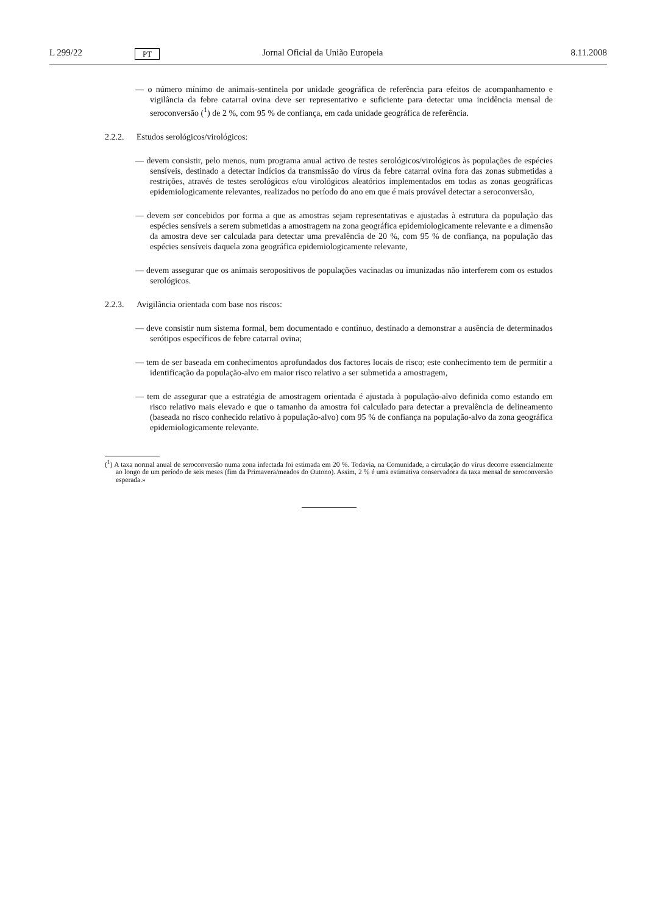L 299/22
PT
Jornal Oficial da União Europeia
8.11.2008
— o número mínimo de animais-sentinela por unidade geográfica de referência para efeitos de acompanha­mento e vigilância da febre catarral ovina deve ser representativo e suficiente para detectar uma incidência mensal de seroconversão (<sup>1</sup>) de 2 %, com 95 % de confiança, em cada unidade geográfica de referência.
2.2.2. Estudos serológicos/virológicos:
— devem consistir, pelo menos, num programa anual activo de testes serológicos/virológicos às populações de espécies sensíveis, destinado a detectar indícios da transmissão do vírus da febre catarral ovina fora das zonas submetidas a restrições, através de testes serológicos e/ou virológicos aleatórios implementados em todas as zonas geográficas epidemiologicamente relevantes, realizados no período do ano em que é mais provável detectar a seroconversão,
— devem ser concebidos por forma a que as amostras sejam representativas e ajustadas à estrutura da população das espécies sensíveis a serem submetidas a amostragem na zona geográfica epidemiologicamente relevante e a dimensão da amostra deve ser calculada para detectar uma prevalência de 20 %, com 95 % de confiança, na população das espécies sensíveis daquela zona geográfica epidemiologicamente relevante,
— devem assegurar que os animais seropositivos de populações vacinadas ou imunizadas não interferem com os estudos serológicos.
2.2.3. Avigilância orientada com base nos riscos:
— deve consistir num sistema formal, bem documentado e contínuo, destinado a demonstrar a ausência de determinados serótipos específicos de febre catarral ovina;
— tem de ser baseada em conhecimentos aprofundados dos factores locais de risco; este conhecimento tem de permitir a identificação da população-alvo em maior risco relativo a ser submetida a amostragem,
— tem de assegurar que a estratégia de amostragem orientada é ajustada à população-alvo definida como estando em risco relativo mais elevado e que o tamanho da amostra foi calculado para detectar a prevalência de delineamento (baseada no risco conhecido relativo à população-alvo) com 95 % de confiança na popu­lação-alvo da zona geográfica epidemiologicamente relevante.
(<sup>1</sup>) A taxa normal anual de seroconversão numa zona infectada foi estimada em 20 %. Todavia, na Comunidade, a circulação do vírus decorre essencialmente ao longo de um período de seis meses (fim da Primavera/meados do Outono). Assim, 2 % é uma estimativa conservadora da taxa mensal de seroconversão esperada.»